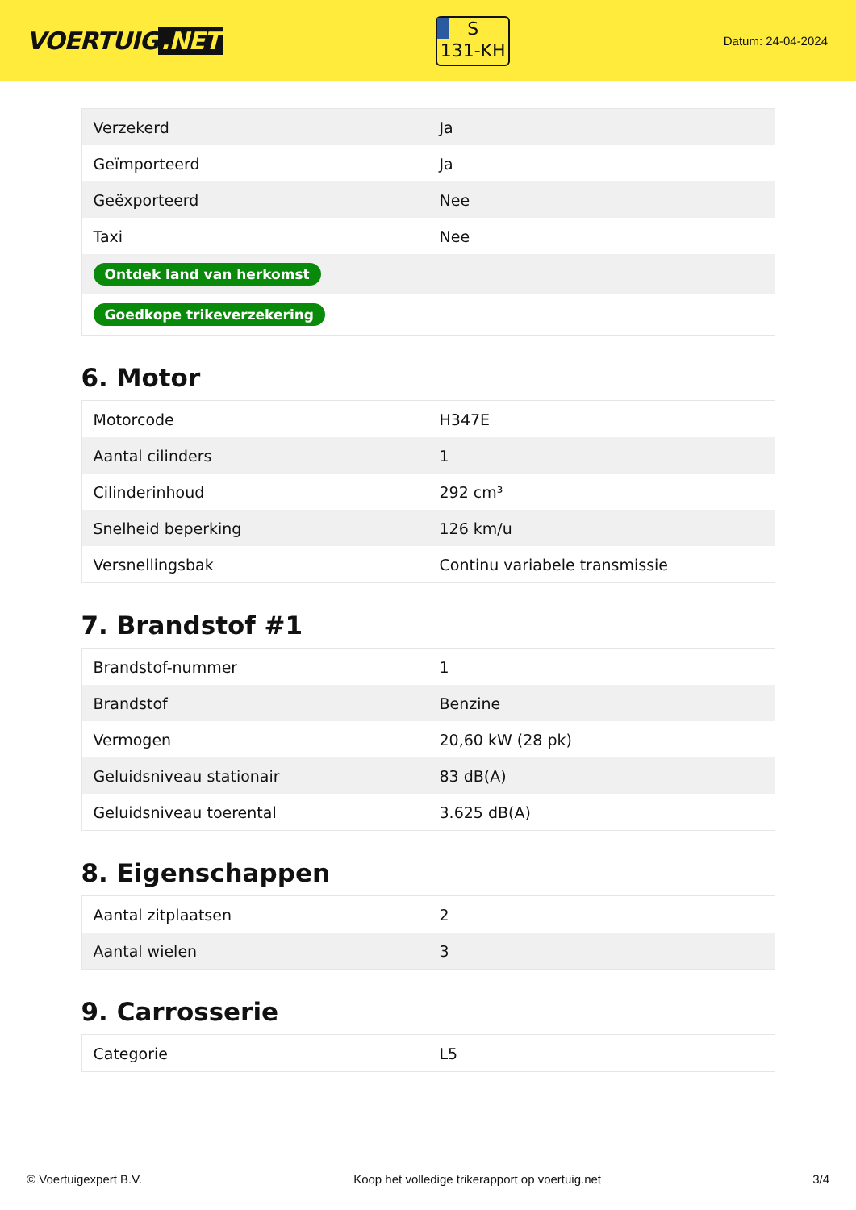VOERTUIG.NET
S
131-KH
Datum: 24-04-2024
| Verzekerd | Ja |
| Geïmporteerd | Ja |
| Geëxporteerd | Nee |
| Taxi | Nee |
| Ontdek land van herkomst | |
| Goedkope trikeverzekering | |
6. Motor
| Motorcode | H347E |
| Aantal cilinders | 1 |
| Cilinderinhoud | 292 cm³ |
| Snelheid beperking | 126 km/u |
| Versnellingsbak | Continu variabele transmissie |
7. Brandstof #1
| Brandstof-nummer | 1 |
| Brandstof | Benzine |
| Vermogen | 20,60 kW (28 pk) |
| Geluidsniveau stationair | 83 dB(A) |
| Geluidsniveau toerental | 3.625 dB(A) |
8. Eigenschappen
| Aantal zitplaatsen | 2 |
| Aantal wielen | 3 |
9. Carrosserie
| Categorie | L5 |
© Voertuigexpert B.V. Koop het volledige trikerapport op voertuig.net 3/4